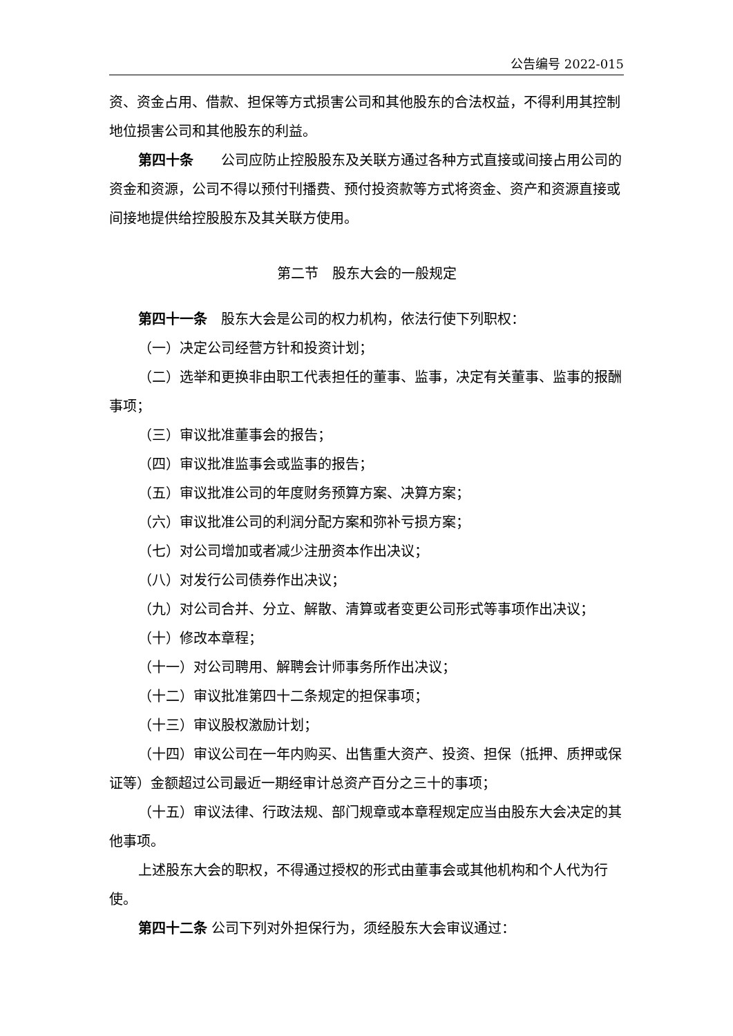公告编号 2022-015
资、资金占用、借款、担保等方式损害公司和其他股东的合法权益，不得利用其控制地位损害公司和其他股东的利益。
第四十条　　公司应防止控股股东及关联方通过各种方式直接或间接占用公司的资金和资源，公司不得以预付刊播费、预付投资款等方式将资金、资产和资源直接或间接地提供给控股股东及其关联方使用。
第二节　股东大会的一般规定
第四十一条　股东大会是公司的权力机构，依法行使下列职权：
（一）决定公司经营方针和投资计划；
（二）选举和更换非由职工代表担任的董事、监事，决定有关董事、监事的报酬事项；
（三）审议批准董事会的报告；
（四）审议批准监事会或监事的报告；
（五）审议批准公司的年度财务预算方案、决算方案；
（六）审议批准公司的利润分配方案和弥补亏损方案；
（七）对公司增加或者减少注册资本作出决议；
（八）对发行公司债券作出决议；
（九）对公司合并、分立、解散、清算或者变更公司形式等事项作出决议；
（十）修改本章程；
（十一）对公司聘用、解聘会计师事务所作出决议；
（十二）审议批准第四十二条规定的担保事项；
（十三）审议股权激励计划；
（十四）审议公司在一年内购买、出售重大资产、投资、担保（抵押、质押或保证等）金额超过公司最近一期经审计总资产百分之三十的事项；
（十五）审议法律、行政法规、部门规章或本章程规定应当由股东大会决定的其他事项。
上述股东大会的职权，不得通过授权的形式由董事会或其他机构和个人代为行使。
第四十二条 公司下列对外担保行为，须经股东大会审议通过：